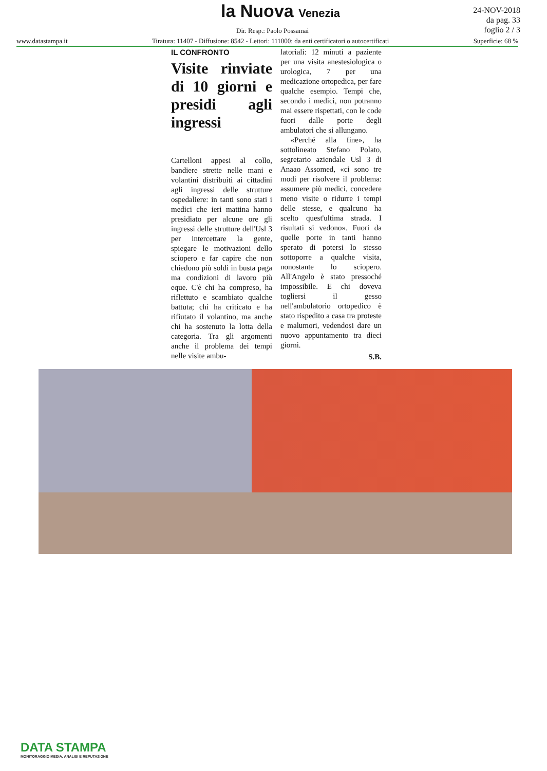la Nuova Venezia
24-NOV-2018
da pag. 33
foglio 2 / 3
Dir. Resp.: Paolo Possamai
www.datastampa.it Tiratura: 11407 - Diffusione: 8542 - Lettori: 111000: da enti certificatori o autocertificati Superficie: 68 %
IL CONFRONTO
Visite rinviate di 10 giorni e presidi agli ingressi
Cartelloni appesi al collo, bandiere strette nelle mani e volantini distribuiti ai cittadini agli ingressi delle strutture ospedaliere: in tanti sono stati i medici che ieri mattina hanno presidiato per alcune ore gli ingressi delle strutture dell'Usl 3 per intercettare la gente, spiegare le motivazioni dello sciopero e far capire che non chiedono più soldi in busta paga ma condizioni di lavoro più eque. C'è chi ha compreso, ha riflettuto e scambiato qualche battuta; chi ha criticato e ha rifiutato il volantino, ma anche chi ha sostenuto la lotta della categoria. Tra gli argomenti anche il problema dei tempi nelle visite ambu-
latoriali: 12 minuti a paziente per una visita anestesiologica o urologica, 7 per una medicazione ortopedica, per fare qualche esempio. Tempi che, secondo i medici, non potranno mai essere rispettati, con le code fuori dalle porte degli ambulatori che si allungano.
«Perché alla fine», ha sottolineato Stefano Polato, segretario aziendale Usl 3 di Anaao Assomed, «ci sono tre modi per risolvere il problema: assumere più medici, concedere meno visite o ridurre i tempi delle stesse, e qualcuno ha scelto quest'ultima strada. I risultati si vedono». Fuori da quelle porte in tanti hanno sperato di potersi lo stesso sottoporre a qualche visita, nonostante lo sciopero. All'Angelo è stato pressoché impossibile. E chi doveva togliersi il gesso nell'ambulatorio ortopedico è stato rispedito a casa tra proteste e malumori, vedendosi dare un nuovo appuntamento tra dieci giorni.
S.B.
DATA STAMPA
MONITORAGGIO MEDIA, ANALISI E REPUTAZIONE